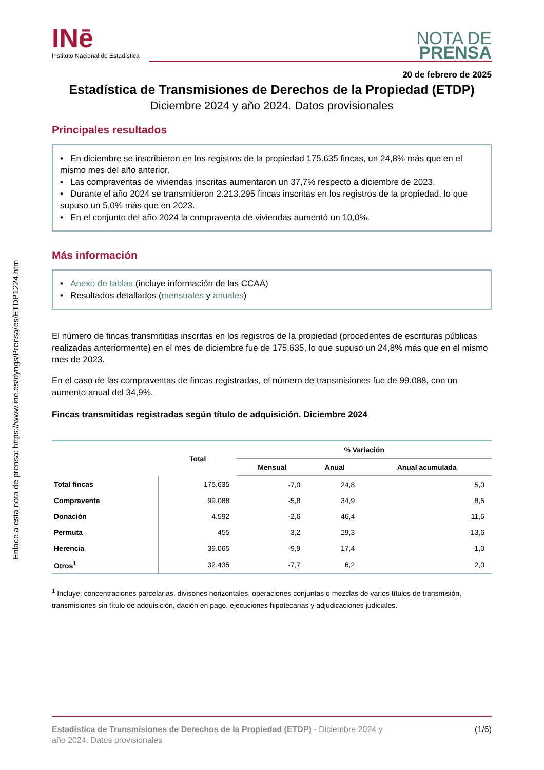Enlace a esta nota de prensa: https://www.ine.es/dyngs/Prensa/es/ETDP1224.htm
INē
Instituto Nacional de Estadística
NOTA DE
PRENSA
20 de febrero de 2025
Estadística de Transmisiones de Derechos de la Propiedad (ETDP)
Diciembre 2024 y año 2024. Datos provisionales
Principales resultados
• En diciembre se inscribieron en los registros de la propiedad 175.635 fincas, un 24,8% más que en el mismo mes del año anterior.
• Las compraventas de viviendas inscritas aumentaron un 37,7% respecto a diciembre de 2023.
• Durante el año 2024 se transmitieron 2.213.295 fincas inscritas en los registros de la propiedad, lo que supuso un 5,0% más que en 2023.
• En el conjunto del año 2024 la compraventa de viviendas aumentó un 10,0%.
Más información
• Anexo de tablas (incluye información de las CCAA)
• Resultados detallados (mensuales y anuales)
El número de fincas transmitidas inscritas en los registros de la propiedad (procedentes de escrituras públicas realizadas anteriormente) en el mes de diciembre fue de 175.635, lo que supuso un 24,8% más que en el mismo mes de 2023.
En el caso de las compraventas de fincas registradas, el número de transmisiones fue de 99.088, con un aumento anual del 34,9%.
Fincas transmitidas registradas según título de adquisición. Diciembre 2024
| | Total | % Variación | | |
| --- | --- | --- | --- | --- |
| | | Mensual | Anual | Anual acumulada |
| Total fincas | 175.635 | -7,0 | 24,8 | 5,0 |
| Compraventa | 99.088 | -5,8 | 34,9 | 8,5 |
| Donación | 4.592 | -2,6 | 46,4 | 11,6 |
| Permuta | 455 | 3,2 | 29,3 | -13,6 |
| Herencia | 39.065 | -9,9 | 17,4 | -1,0 |
| Otros<sup>1</sup> | 32.435 | -7,7 | 6,2 | 2,0 |
<sup>1</sup> Incluye: concentraciones parcelarias, divisones horizontales, operaciones conjuntas o mezclas de varios títulos de transmisión, transmisiones sin título de adquisición, dación en pago, ejecuciones hipotecarias y adjudicaciones judiciales.
Estadística de Transmisiones de Derechos de la Propiedad (ETDP) - Diciembre 2024 y
año 2024. Datos provisionales
(1/6)